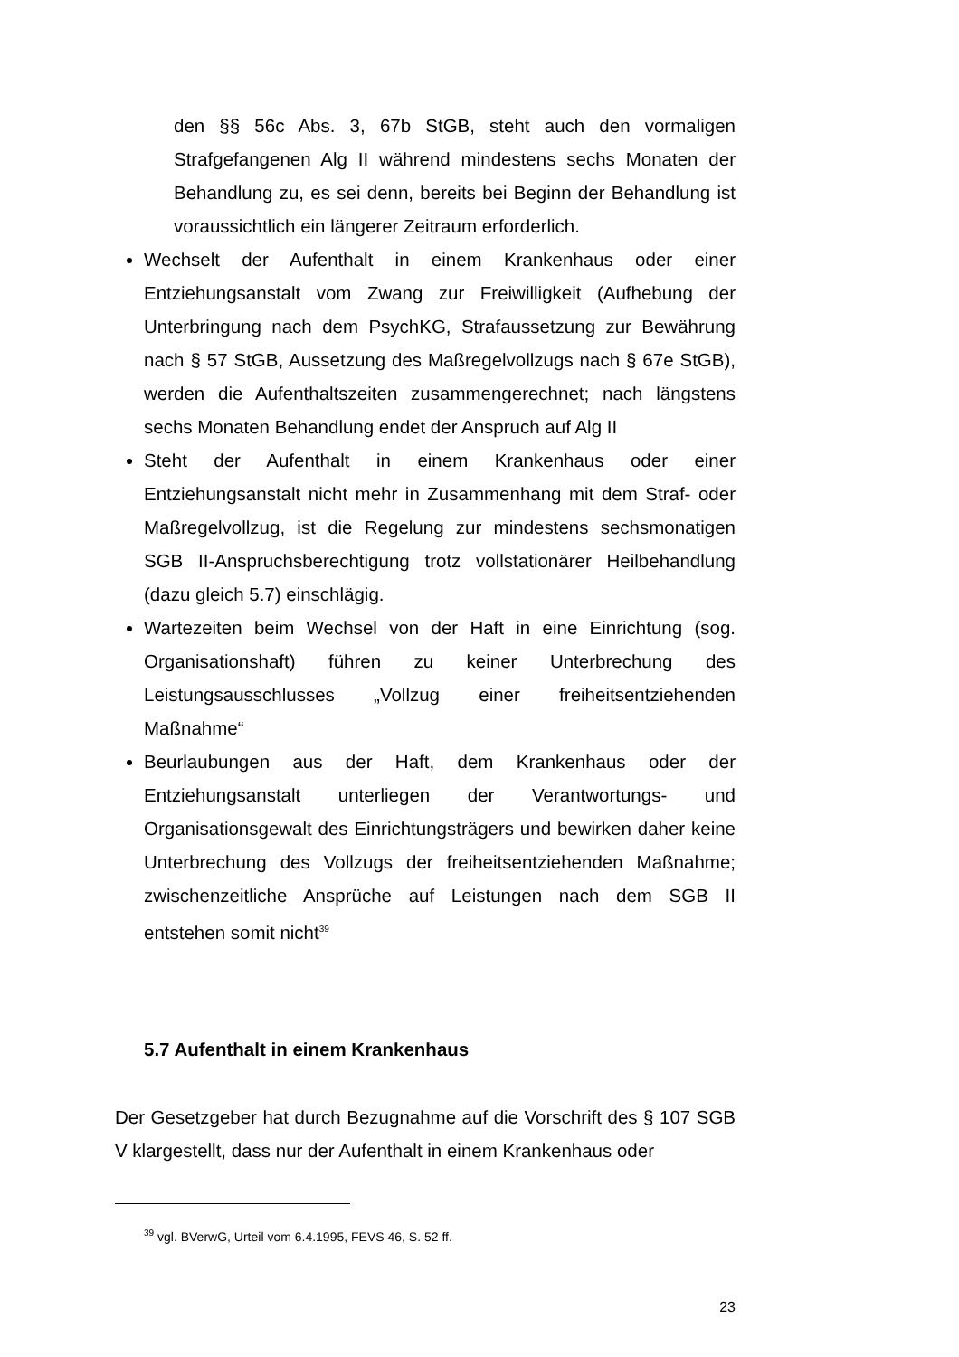den §§ 56c Abs. 3, 67b StGB, steht auch den vormaligen Strafgefangenen Alg II während mindestens sechs Monaten der Behandlung zu, es sei denn, bereits bei Beginn der Behandlung ist voraussichtlich ein längerer Zeitraum erforderlich.
Wechselt der Aufenthalt in einem Krankenhaus oder einer Entziehungsanstalt vom Zwang zur Freiwilligkeit (Aufhebung der Unterbringung nach dem PsychKG, Strafaussetzung zur Bewährung nach § 57 StGB, Aussetzung des Maßregelvollzugs nach § 67e StGB), werden die Aufenthaltszeiten zusammengerechnet; nach längstens sechs Monaten Behandlung endet der Anspruch auf Alg II
Steht der Aufenthalt in einem Krankenhaus oder einer Entziehungsanstalt nicht mehr in Zusammenhang mit dem Straf- oder Maßregelvollzug, ist die Regelung zur mindestens sechsmonatigen SGB II-Anspruchsberechtigung trotz vollstationärer Heilbehandlung (dazu gleich 5.7) einschlägig.
Wartezeiten beim Wechsel von der Haft in eine Einrichtung (sog. Organisationshaft) führen zu keiner Unterbrechung des Leistungsausschlusses „Vollzug einer freiheitsentziehenden Maßnahme“
Beurlaubungen aus der Haft, dem Krankenhaus oder der Entziehungsanstalt unterliegen der Verantwortungs- und Organisationsgewalt des Einrichtungsträgers und bewirken daher keine Unterbrechung des Vollzugs der freiheitsentziehenden Maßnahme; zwischenzeitliche Ansprüche auf Leistungen nach dem SGB II entstehen somit nicht<sup>39</sup>
5.7 Aufenthalt in einem Krankenhaus
Der Gesetzgeber hat durch Bezugnahme auf die Vorschrift des § 107 SGB V klargestellt, dass nur der Aufenthalt in einem Krankenhaus oder
<sup>39</sup> vgl. BVerwG, Urteil vom 6.4.1995, FEVS 46, S. 52 ff.
23